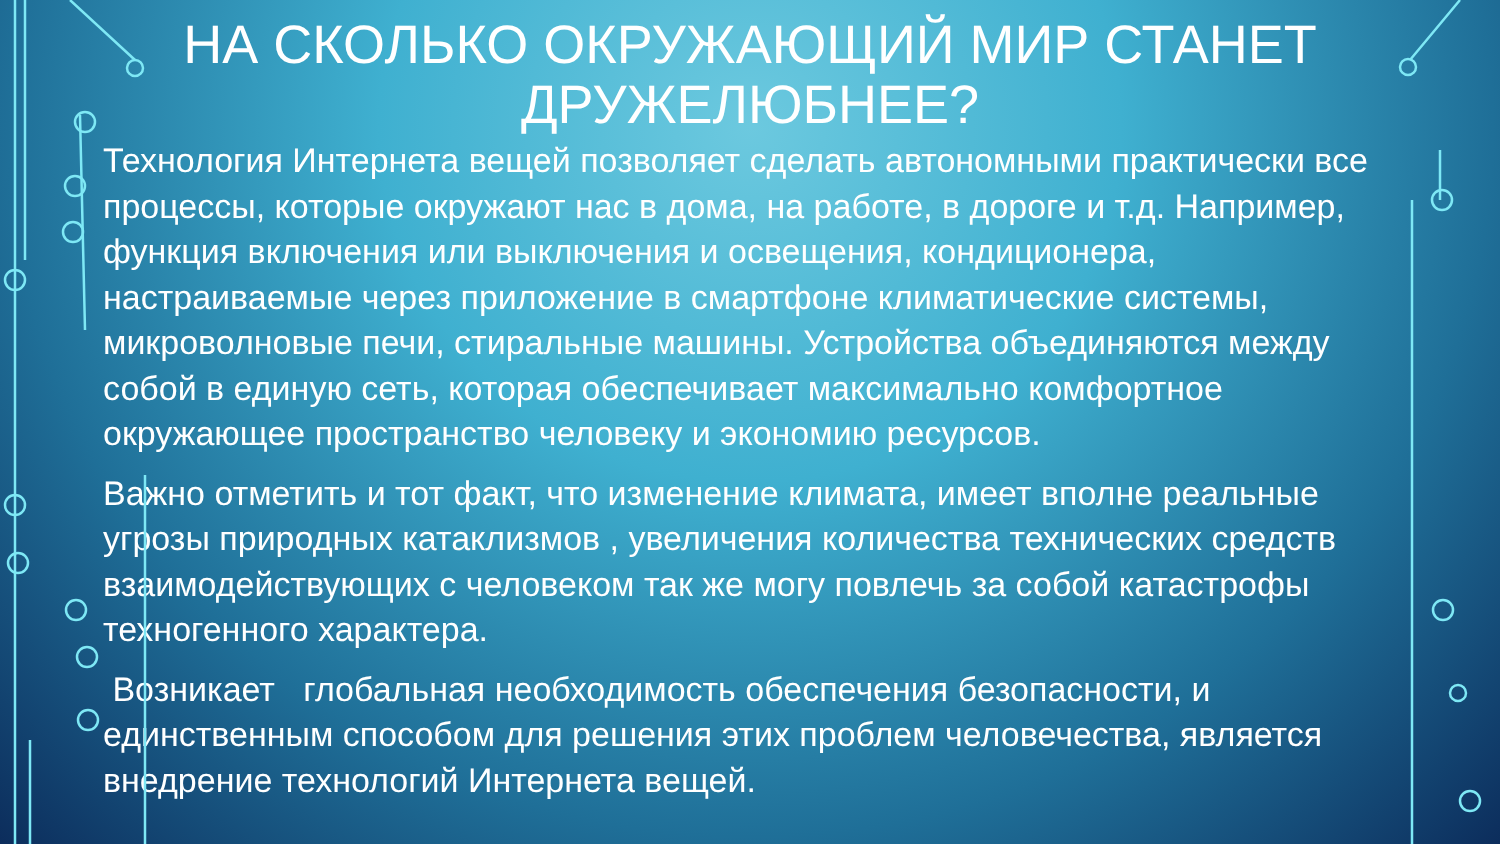НА СКОЛЬКО ОКРУЖАЮЩИЙ МИР СТАНЕТ ДРУЖЕЛЮБНЕЕ?
Технология Интернета вещей позволяет сделать автономными практически все процессы, которые окружают нас в дома, на работе, в дороге и т.д. Например, функция включения или выключения и освещения, кондиционера, настраиваемые через приложение в смартфоне климатические системы, микроволновые печи, стиральные машины. Устройства объединяются между собой в единую сеть, которая обеспечивает максимально комфортное окружающее пространство человеку и экономию ресурсов.
Важно отметить и тот факт, что изменение климата, имеет вполне реальные угрозы природных катаклизмов , увеличения количества технических средств взаимодействующих с человеком так же могу повлечь за собой катастрофы техногенного характера.
Возникает глобальная необходимость обеспечения безопасности, и единственным способом для решения этих проблем человечества, является внедрение технологий Интернета вещей.